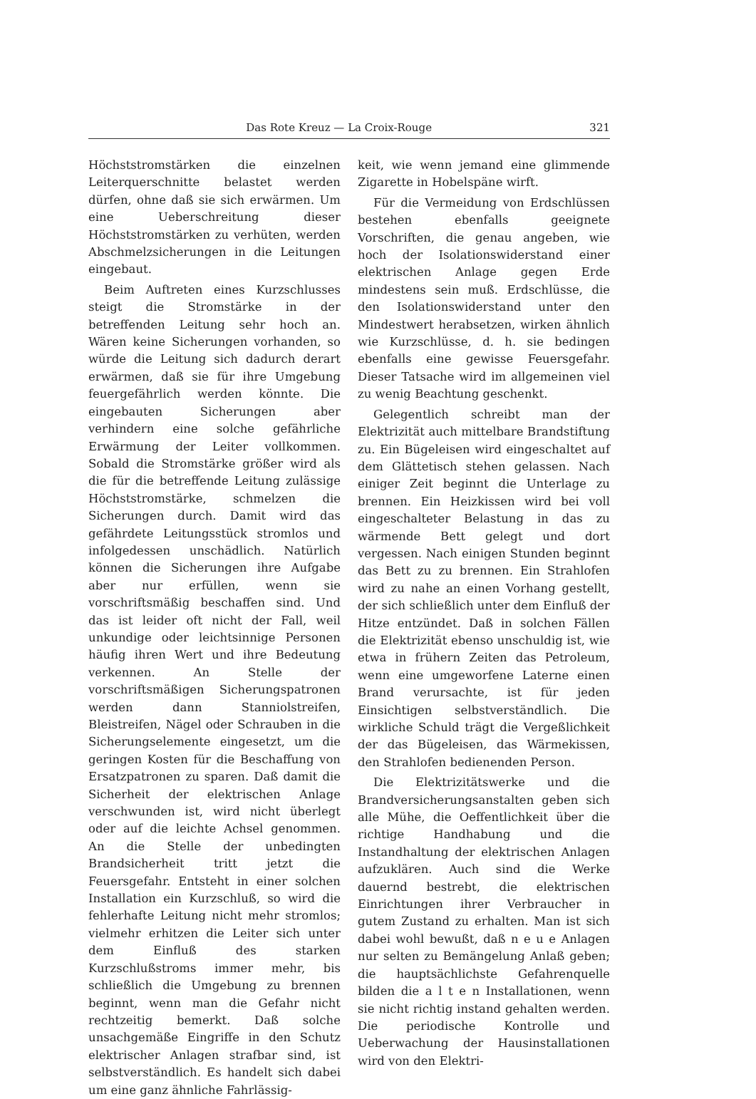Das Rote Kreuz — La Croix-Rouge 321
Höchststromstärken die einzelnen Leiterquerschnitte belastet werden dürfen, ohne daß sie sich erwärmen. Um eine Ueberschreitung dieser Höchststromstärken zu verhüten, werden Abschmelzsicherungen in die Leitungen eingebaut.
Beim Auftreten eines Kurzschlusses steigt die Stromstärke in der betreffenden Leitung sehr hoch an. Wären keine Sicherungen vorhanden, so würde die Leitung sich dadurch derart erwärmen, daß sie für ihre Umgebung feuergefährlich werden könnte. Die eingebauten Sicherungen aber verhindern eine solche gefährliche Erwärmung der Leiter vollkommen. Sobald die Stromstärke größer wird als die für die betreffende Leitung zulässige Höchststromstärke, schmelzen die Sicherungen durch. Damit wird das gefährdete Leitungsstück stromlos und infolgedessen unschädlich. Natürlich können die Sicherungen ihre Aufgabe aber nur erfüllen, wenn sie vorschriftsmäßig beschaffen sind. Und das ist leider oft nicht der Fall, weil unkundige oder leichtsinnige Personen häufig ihren Wert und ihre Bedeutung verkennen. An Stelle der vorschriftsmäßigen Sicherungspatronen werden dann Stanniolstreifen, Bleistreifen, Nägel oder Schrauben in die Sicherungselemente eingesetzt, um die geringen Kosten für die Beschaffung von Ersatzpatronen zu sparen. Daß damit die Sicherheit der elektrischen Anlage verschwunden ist, wird nicht überlegt oder auf die leichte Achsel genommen. An die Stelle der unbedingten Brandsicherheit tritt jetzt die Feuersgefahr. Entsteht in einer solchen Installation ein Kurzschluß, so wird die fehlerhafte Leitung nicht mehr stromlos; vielmehr erhitzen die Leiter sich unter dem Einfluß des starken Kurzschlußstroms immer mehr, bis schließlich die Umgebung zu brennen beginnt, wenn man die Gefahr nicht rechtzeitig bemerkt. Daß solche unsachgemäße Eingriffe in den Schutz elektrischer Anlagen strafbar sind, ist selbstverständlich. Es handelt sich dabei um eine ganz ähnliche Fahrlässig-
keit, wie wenn jemand eine glimmende Zigarette in Hobelspäne wirft.
Für die Vermeidung von Erdschlüssen bestehen ebenfalls geeignete Vorschriften, die genau angeben, wie hoch der Isolationswiderstand einer elektrischen Anlage gegen Erde mindestens sein muß. Erdschlüsse, die den Isolationswiderstand unter den Mindestwert herabsetzen, wirken ähnlich wie Kurzschlüsse, d. h. sie bedingen ebenfalls eine gewisse Feuersgefahr. Dieser Tatsache wird im allgemeinen viel zu wenig Beachtung geschenkt.
Gelegentlich schreibt man der Elektrizität auch mittelbare Brandstiftung zu. Ein Bügeleisen wird eingeschaltet auf dem Glättetisch stehen gelassen. Nach einiger Zeit beginnt die Unterlage zu brennen. Ein Heizkissen wird bei voll eingeschalteter Belastung in das zu wärmende Bett gelegt und dort vergessen. Nach einigen Stunden beginnt das Bett zu zu brennen. Ein Strahlofen wird zu nahe an einen Vorhang gestellt, der sich schließlich unter dem Einfluß der Hitze entzündet. Daß in solchen Fällen die Elektrizität ebenso unschuldig ist, wie etwa in frühern Zeiten das Petroleum, wenn eine umgeworfene Laterne einen Brand verursachte, ist für jeden Einsichtigen selbstverständlich. Die wirkliche Schuld trägt die Vergeßlichkeit der das Bügeleisen, das Wärmekissen, den Strahlofen bedienenden Person.
Die Elektrizitätswerke und die Brandversicherungsanstalten geben sich alle Mühe, die Oeffentlichkeit über die richtige Handhabung und die Instandhaltung der elektrischen Anlagen aufzuklären. Auch sind die Werke dauernd bestrebt, die elektrischen Einrichtungen ihrer Verbraucher in gutem Zustand zu erhalten. Man ist sich dabei wohl bewußt, daß n e u e Anlagen nur selten zu Bemängelung Anlaß geben; die hauptsächlichste Gefahrenquelle bilden die a l t e n Installationen, wenn sie nicht richtig instand gehalten werden. Die periodische Kontrolle und Ueberwachung der Hausinstallationen wird von den Elektri-